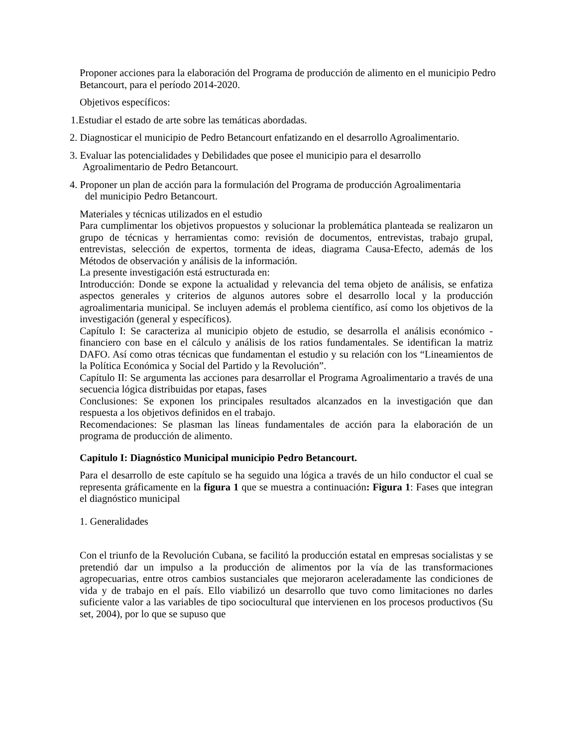Proponer acciones para la elaboración del Programa de producción de alimento en el municipio Pedro Betancourt, para el período 2014-2020.
Objetivos específicos:
1.Estudiar el estado de arte sobre las temáticas abordadas.
2. Diagnosticar el municipio de Pedro Betancourt enfatizando en el desarrollo Agroalimentario.
3. Evaluar las potencialidades y Debilidades que posee el municipio para el desarrollo
Agroalimentario de Pedro Betancourt.
4. Proponer un plan de acción para la formulación del Programa de producción Agroalimentaria
del municipio Pedro Betancourt.
Materiales y técnicas utilizados en el estudio
Para cumplimentar los objetivos propuestos y solucionar la problemática planteada se realizaron un grupo de técnicas y herramientas como: revisión de documentos, entrevistas, trabajo grupal, entrevistas, selección de expertos, tormenta de ideas, diagrama Causa-Efecto, además de los Métodos de observación y análisis de la información.
La presente investigación está estructurada en:
Introducción: Donde se expone la actualidad y relevancia del tema objeto de análisis, se enfatiza aspectos generales y criterios de algunos autores sobre el desarrollo local y la producción agroalimentaria municipal. Se incluyen además el problema científico, así como los objetivos de la investigación (general y específicos).
Capítulo I: Se caracteriza al municipio objeto de estudio, se desarrolla el análisis económico - financiero con base en el cálculo y análisis de los ratios fundamentales. Se identifican la matriz DAFO. Así como otras técnicas que fundamentan el estudio y su relación con los “Lineamientos de la Política Económica y Social del Partido y la Revolución”.
Capítulo II: Se argumenta las acciones para desarrollar el Programa Agroalimentario a través de una secuencia lógica distribuidas por etapas, fases
Conclusiones: Se exponen los principales resultados alcanzados en la investigación que dan respuesta a los objetivos definidos en el trabajo.
Recomendaciones: Se plasman las líneas fundamentales de acción para la elaboración de un programa de producción de alimento.
Capitulo I: Diagnóstico Municipal municipio Pedro Betancourt.
Para el desarrollo de este capítulo se ha seguido una lógica a través de un hilo conductor el cual se representa gráficamente en la figura 1 que se muestra a continuación: Figura 1: Fases que integran el diagnóstico municipal
1. Generalidades
Con el triunfo de la Revolución Cubana, se facilitó la producción estatal en empresas socialistas y se pretendió dar un impulso a la producción de alimentos por la vía de las transformaciones agropecuarias, entre otros cambios sustanciales que mejoraron aceleradamente las condiciones de vida y de trabajo en el país. Ello viabilizó un desarrollo que tuvo como limitaciones no darles suficiente valor a las variables de tipo sociocultural que intervienen en los procesos productivos (Su set, 2004), por lo que se supuso que